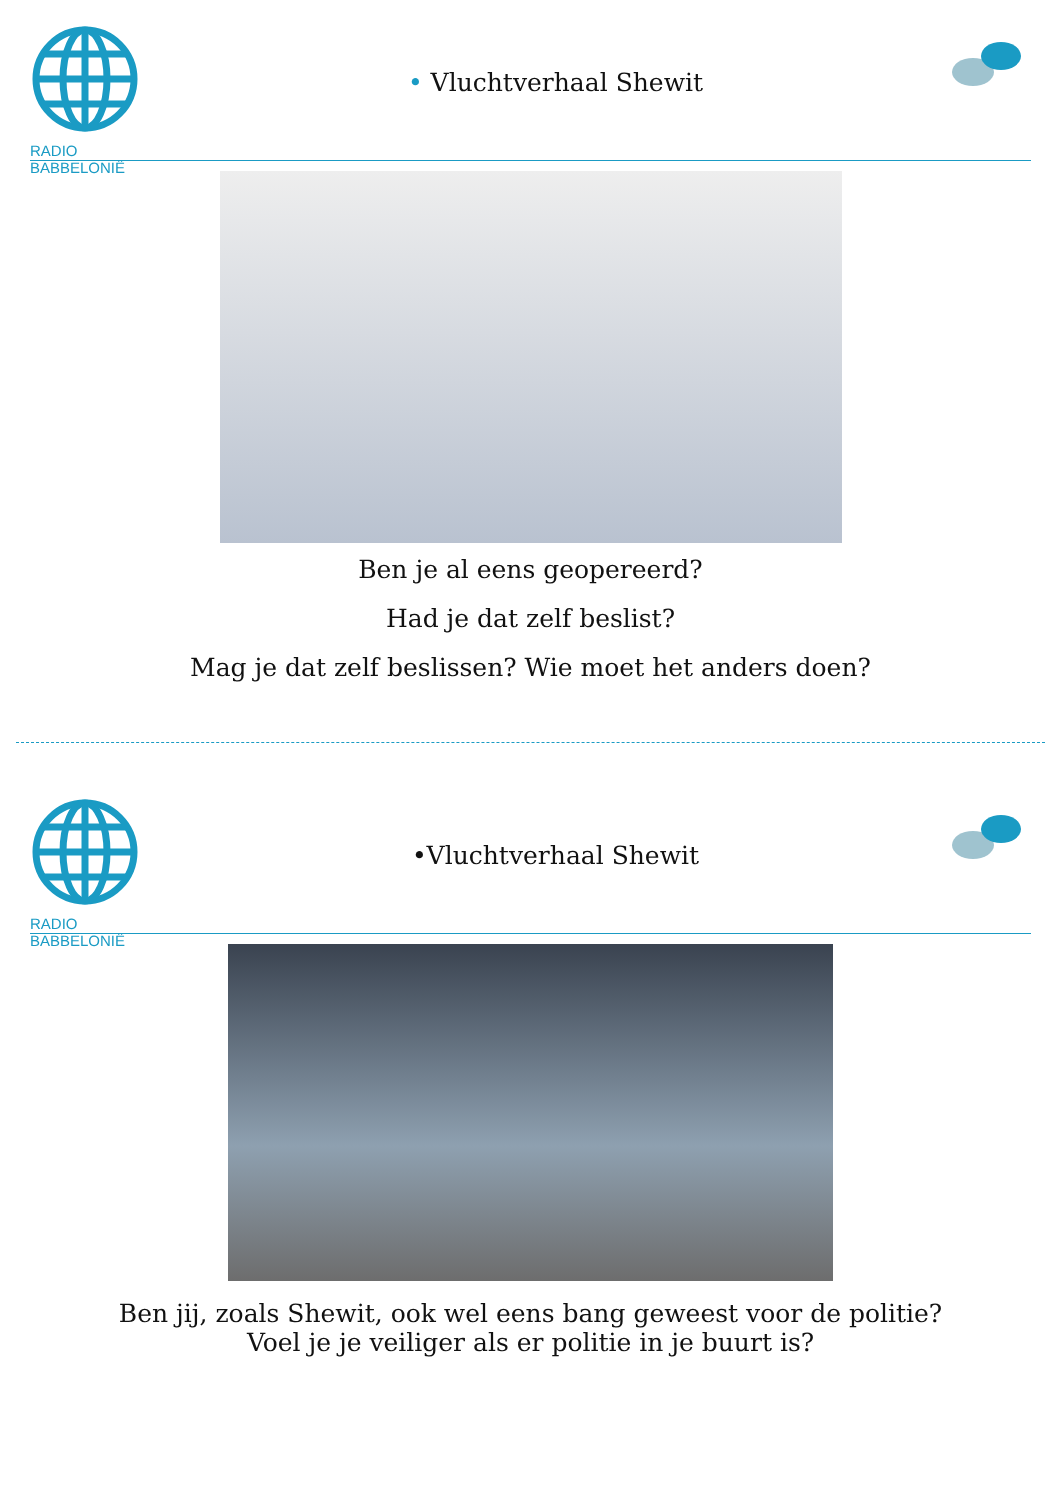RADIO BABBELONIË
• Vluchtverhaal Shewit
Ben je al eens geopereerd?
Had je dat zelf beslist?
Mag je dat zelf beslissen? Wie moet het anders doen?
RADIO BABBELONIË
•Vluchtverhaal Shewit
Ben jij, zoals Shewit, ook wel eens bang geweest voor de politie?
Voel je je veiliger als er politie in je buurt is?